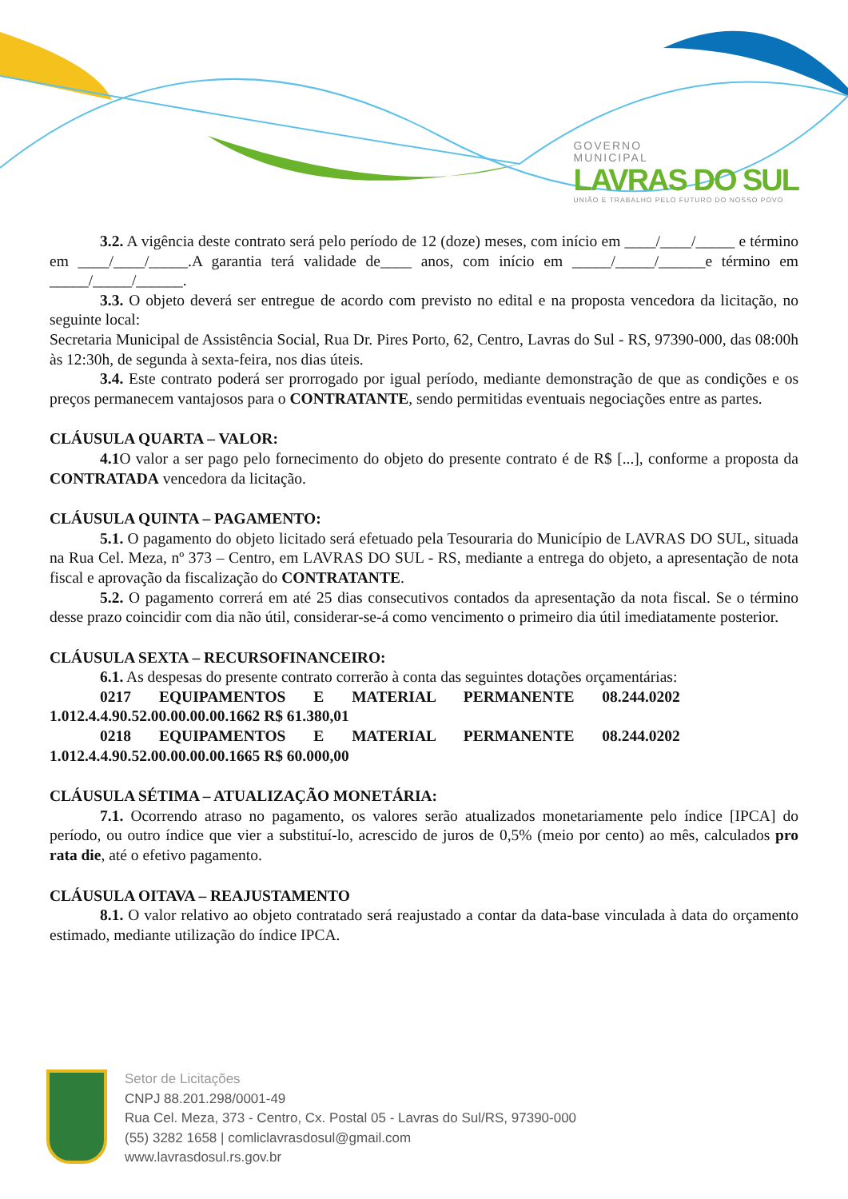GOVERNO
MUNICIPAL
LAVRAS DO SUL
UNIÃO E TRABALHO PELO FUTURO DO NOSSO POVO
3.2. A vigência deste contrato será pelo período de 12 (doze) meses, com início em ____/____/_____ e término em ____/____/_____.A garantia terá validade de____ anos, com início em _____/_____/______e término em _____/_____/______.
3.3. O objeto deverá ser entregue de acordo com previsto no edital e na proposta vencedora da licitação, no seguinte local:
Secretaria Municipal de Assistência Social, Rua Dr. Pires Porto, 62, Centro, Lavras do Sul - RS, 97390-000, das 08:00h às 12:30h, de segunda à sexta-feira, nos dias úteis.
3.4. Este contrato poderá ser prorrogado por igual período, mediante demonstração de que as condições e os preços permanecem vantajosos para o CONTRATANTE, sendo permitidas eventuais negociações entre as partes.
CLÁUSULA QUARTA – VALOR:
4.1 O valor a ser pago pelo fornecimento do objeto do presente contrato é de R$ [...], conforme a proposta da CONTRATADA vencedora da licitação.
CLÁUSULA QUINTA – PAGAMENTO:
5.1. O pagamento do objeto licitado será efetuado pela Tesouraria do Município de LAVRAS DO SUL, situada na Rua Cel. Meza, nº 373 – Centro, em LAVRAS DO SUL - RS, mediante a entrega do objeto, a apresentação de nota fiscal e aprovação da fiscalização do CONTRATANTE.
5.2. O pagamento correrá em até 25 dias consecutivos contados da apresentação da nota fiscal. Se o término desse prazo coincidir com dia não útil, considerar-se-á como vencimento o primeiro dia útil imediatamente posterior.
CLÁUSULA SEXTA – RECURSOFINANCEIRO:
6.1. As despesas do presente contrato correrão à conta das seguintes dotações orçamentárias:
0217 EQUIPAMENTOS E MATERIAL PERMANENTE 08.244.0202
1.012.4.4.90.52.00.00.00.00.1662 R$ 61.380,01
0218 EQUIPAMENTOS E MATERIAL PERMANENTE 08.244.0202
1.012.4.4.90.52.00.00.00.00.1665 R$ 60.000,00
CLÁUSULA SÉTIMA – ATUALIZAÇÃO MONETÁRIA:
7.1. Ocorrendo atraso no pagamento, os valores serão atualizados monetariamente pelo índice [IPCA] do período, ou outro índice que vier a substituí-lo, acrescido de juros de 0,5% (meio por cento) ao mês, calculados pro rata die, até o efetivo pagamento.
CLÁUSULA OITAVA – REAJUSTAMENTO
8.1. O valor relativo ao objeto contratado será reajustado a contar da data-base vinculada à data do orçamento estimado, mediante utilização do índice IPCA.
Setor de Licitações
CNPJ 88.201.298/0001-49
Rua Cel. Meza, 373 - Centro, Cx. Postal 05 - Lavras do Sul/RS, 97390-000
(55) 3282 1658 | comliclavrasdosul@gmail.com
www.lavrasdosul.rs.gov.br